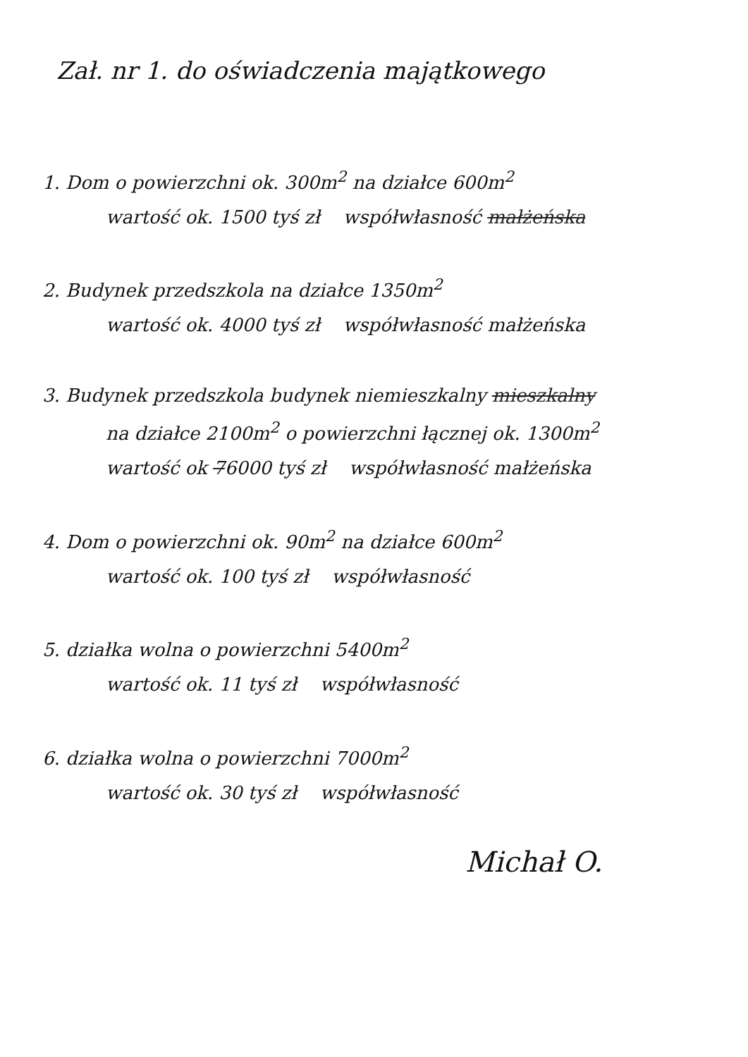Zał. nr 1. do oświadczenia majątkowego
1. Dom o powierzchni ok. 300m<sup>2</sup> na działce 600m<sup>2</sup>
wartość ok. 1500 tyś zł współwłasność małżeńska
2. Budynek przedszkola na działce 1350m<sup>2</sup>
wartość ok. 4000 tyś zł współwłasność małżeńska
3. Budynek przedszkola budynek niemieszkalny mieszkalny
na działce 2100m<sup>2</sup> o powierzchni łącznej ok. 1300m<sup>2</sup>
wartość ok 76000 tyś zł współwłasność małżeńska
4. Dom o powierzchni ok. 90m<sup>2</sup> na działce 600m<sup>2</sup>
wartość ok. 100 tyś zł współwłasność
5. działka wolna o powierzchni 5400m<sup>2</sup>
wartość ok. 11 tyś zł współwłasność
6. działka wolna o powierzchni 7000m<sup>2</sup>
wartość ok. 30 tyś zł współwłasność
Michał O.